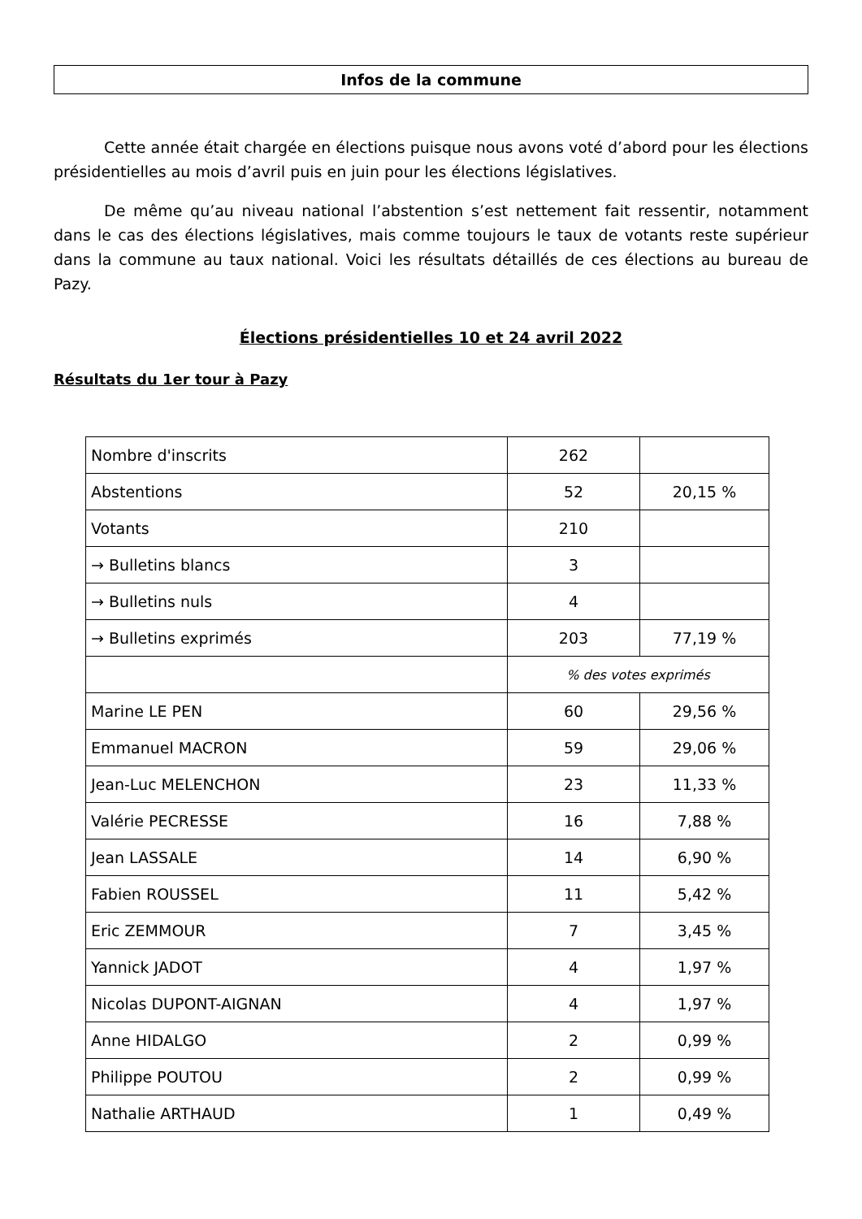Infos de la commune
Cette année était chargée en élections puisque nous avons voté d’abord pour les élections présidentielles au mois d’avril puis en juin pour les élections législatives.
De même qu’au niveau national l’abstention s’est nettement fait ressentir, notamment dans le cas des élections législatives, mais comme toujours le taux de votants reste supérieur dans la commune au taux national. Voici les résultats détaillés de ces élections au bureau de Pazy.
Élections présidentielles 10 et 24 avril 2022
Résultats du 1er tour à Pazy
| Nombre d'inscrits | 262 | |
| Abstentions | 52 | 20,15 % |
| Votants | 210 | |
| → Bulletins blancs | 3 | |
| → Bulletins nuls | 4 | |
| → Bulletins exprimés | 203 | 77,19 % |
| | % des votes exprimés | |
| Marine LE PEN | 60 | 29,56 % |
| Emmanuel MACRON | 59 | 29,06 % |
| Jean-Luc MELENCHON | 23 | 11,33 % |
| Valérie PECRESSE | 16 | 7,88 % |
| Jean LASSALE | 14 | 6,90 % |
| Fabien ROUSSEL | 11 | 5,42 % |
| Eric ZEMMOUR | 7 | 3,45 % |
| Yannick JADOT | 4 | 1,97 % |
| Nicolas DUPONT-AIGNAN | 4 | 1,97 % |
| Anne HIDALGO | 2 | 0,99 % |
| Philippe POUTOU | 2 | 0,99 % |
| Nathalie ARTHAUD | 1 | 0,49 % |